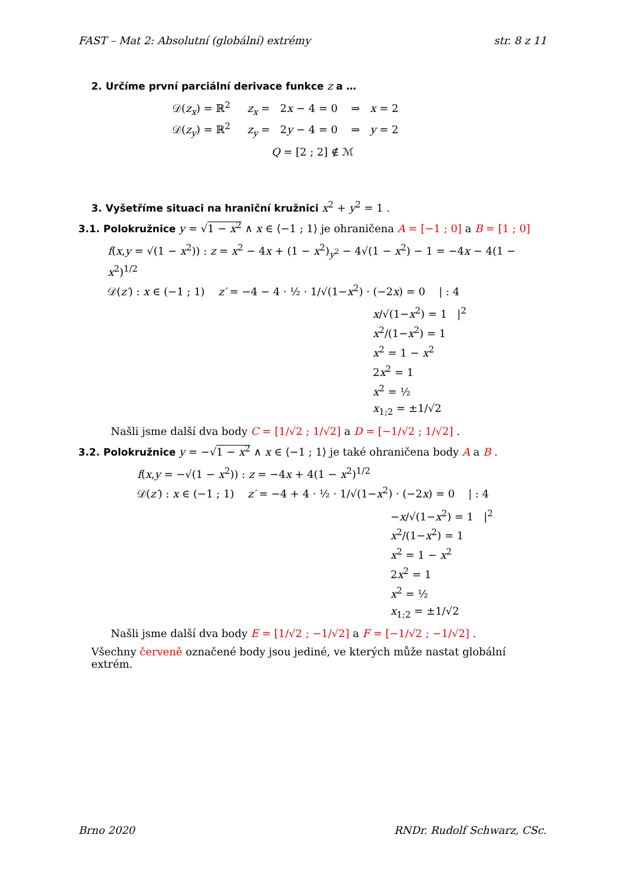FAST – Mat 2: Absolutní (globální) extrémy str. 8 z 11
2. Určíme první parciální derivace funkce z a …
𝒟(z<sub>x</sub>) = ℝ<sup>2</sup> z<sub>x</sub> = 2x − 4 = 0 ⇒ x = 2
𝒟(z<sub>y</sub>) = ℝ<sup>2</sup> z<sub>y</sub> = 2y − 4 = 0 ⇒ y = 2
Q = [2 ; 2] ∉ ℳ
3. Vyšetříme situaci na hraniční kružnici x<sup>2</sup> + y<sup>2</sup> = 1 .
3.1. Polokružnice y = √1 − x<sup>2</sup> ∧ x ∈ ⟨−1 ; 1⟩ je ohraničena A = [−1 ; 0] a B = [1 ; 0]
f(x,y = √(1 − x<sup>2</sup>)) : z = x<sup>2</sup> − 4x + (1 − x<sup>2</sup>)<sub>y<sup>2</sup></sub> − 4√(1 − x<sup>2</sup>) − 1 = −4x − 4(1 − x<sup>2</sup>)<sup>1/2</sup>
𝒟(z′) : x ∈ (−1 ; 1) z′ = −4 − 4 · ½ · 1/√(1−x<sup>2</sup>) · (−2x) = 0 | : 4
x/√(1−x<sup>2</sup>) = 1 |<sup>2</sup>
x<sup>2</sup>/(1−x<sup>2</sup>) = 1
x<sup>2</sup> = 1 − x<sup>2</sup>
2x<sup>2</sup> = 1
x<sup>2</sup> = ½
x<sub>1;2</sub> = ±1/√2
Našli jsme další dva body C = [1/√2 ; 1/√2] a D = [−1/√2 ; 1/√2] .
3.2. Polokružnice y = −√1 − x<sup>2</sup> ∧ x ∈ ⟨−1 ; 1⟩ je také ohraničena body A a B .
f(x,y = −√(1 − x<sup>2</sup>)) : z = −4x + 4(1 − x<sup>2</sup>)<sup>1/2</sup>
𝒟(z′) : x ∈ (−1 ; 1) z′ = −4 + 4 · ½ · 1/√(1−x<sup>2</sup>) · (−2x) = 0 | : 4
−x/√(1−x<sup>2</sup>) = 1 |<sup>2</sup>
x<sup>2</sup>/(1−x<sup>2</sup>) = 1
x<sup>2</sup> = 1 − x<sup>2</sup>
2x<sup>2</sup> = 1
x<sup>2</sup> = ½
x<sub>1;2</sub> = ±1/√2
Našli jsme další dva body E = [1/√2 ; −1/√2] a F = [−1/√2 ; −1/√2] .
Všechny červeně označené body jsou jediné, ve kterých může nastat globální extrém.
Brno 2020 RNDr. Rudolf Schwarz, CSc.